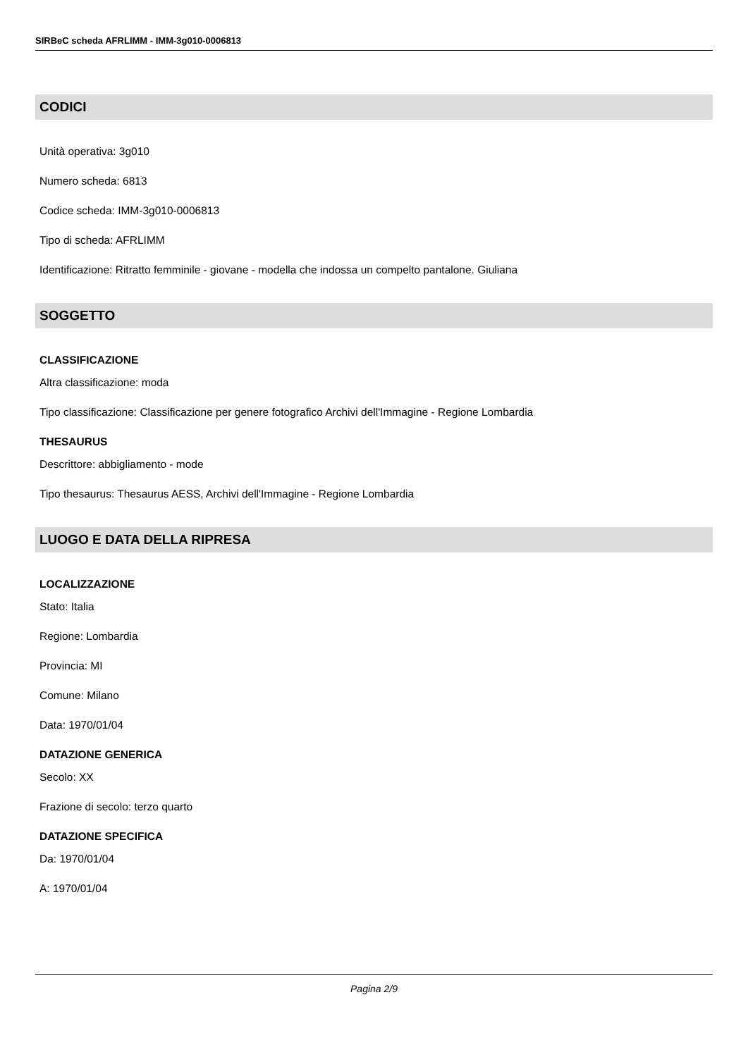SIRBeC scheda AFRLIMM - IMM-3g010-0006813
CODICI
Unità operativa: 3g010
Numero scheda: 6813
Codice scheda: IMM-3g010-0006813
Tipo di scheda: AFRLIMM
Identificazione: Ritratto femminile - giovane - modella che indossa un compelto pantalone. Giuliana
SOGGETTO
CLASSIFICAZIONE
Altra classificazione: moda
Tipo classificazione: Classificazione per genere fotografico Archivi dell'Immagine - Regione Lombardia
THESAURUS
Descrittore: abbigliamento - mode
Tipo thesaurus: Thesaurus AESS, Archivi dell'Immagine - Regione Lombardia
LUOGO E DATA DELLA RIPRESA
LOCALIZZAZIONE
Stato: Italia
Regione: Lombardia
Provincia: MI
Comune: Milano
Data: 1970/01/04
DATAZIONE GENERICA
Secolo: XX
Frazione di secolo: terzo quarto
DATAZIONE SPECIFICA
Da: 1970/01/04
A: 1970/01/04
Pagina 2/9